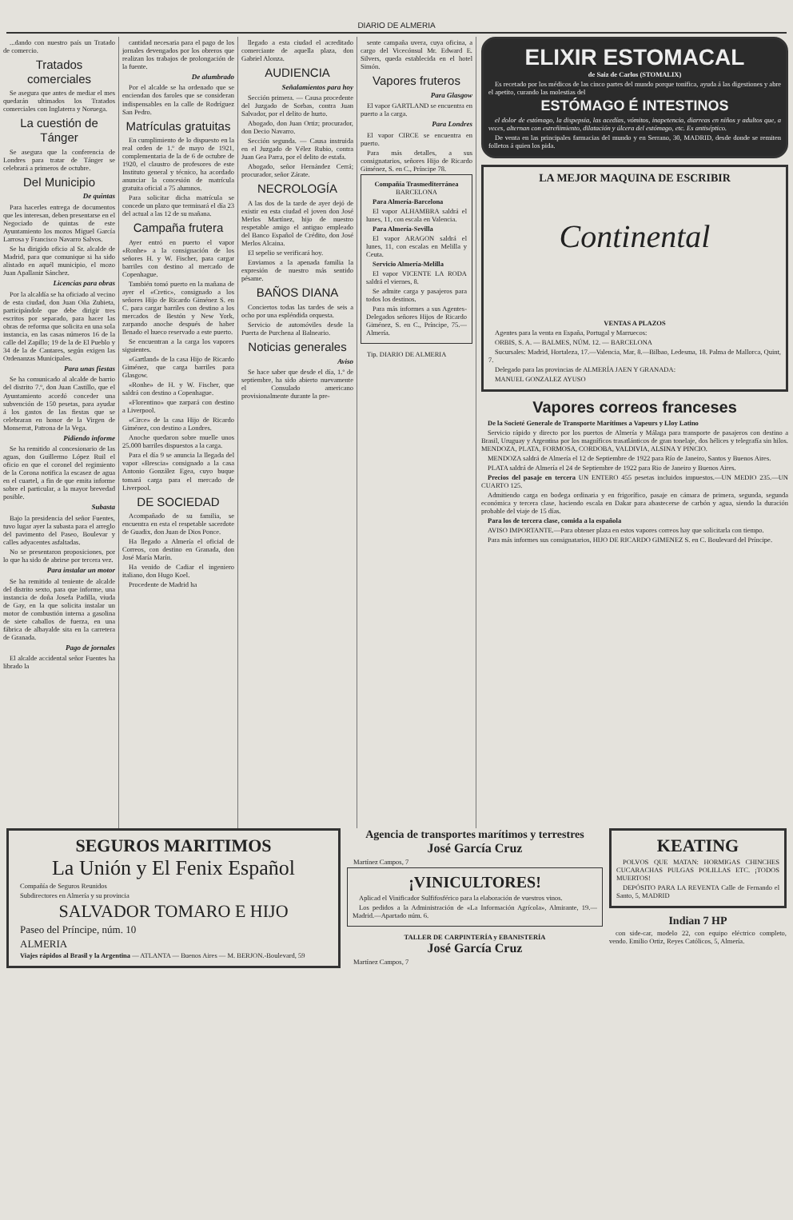DIARIO DE ALMERIA
...dando con nuestro país un Tratado de comercio.
Tratados comerciales
Se asegura que antes de mediar el mes quedarán ultimados los Tratados comerciales con Inglaterra y Noruega.
La cuestión de Tánger
Se asegura que la conferencia de Londres para tratar de Tánger se celebrará a primeros de octubre.
Del Municipio
De quintas
Para hacerles entrega de documentos que les interesan, deben presentarse en el Negociado de quintas de este Ayuntamiento los mozos Miguel García Larrosa y Francisco Navarro Salvos.
Se ha dirigido oficio al Sr. alcalde de Madrid, para que comunique si ha sido alistado en aquél municipio, el mozo Juan Apallaniz Sánchez.
Licencias para obras
Por la alcaldía se ha oficiado al vecino de esta ciudad, don Juan Oña Zubieta, participándole que debe dirigir tres escritos por separado, para hacer las obras de reforma que solicita en una sola instancia, en las casas números 16 de la calle del Zapillo; 19 de la de El Pueblo y 34 de la de Cantares, según exigen las Ordenanzas Municipales.
Para unas fiestas
Se ha comunicado al alcalde de barrio del distrito 7.º, don Juan Castillo, que el Ayuntamiento acordó conceder una subvención de 150 pesetas, para ayudar á los gastos de las fiestas que se celebraran en honor de la Virgen de Monserrat, Patrona de la Vega.
Pidiendo informe
Se ha remitido al concesionario de las aguas, don Guillermo López Ruil el oficio en que el coronel del regimiento de la Corona notifica la escasez de agua en el cuartel, a fin de que emita informe sobre el particular, a la mayor brevedad posible.
Subasta
Bajo la presidencia del señor Fuentes, tuvo lugar ayer la subasta para el arreglo del pavimento del Paseo, Boulevar y calles adyacentes asfaltadas.
No se presentaron proposiciones, por lo que ha sido de abrirse por tercera vez.
Para instalar un motor
Se ha remitido al teniente de alcalde del distrito sexto, para que informe, una instancia de doña Josefa Padilla, viuda de Gay, en la que solicita instalar un motor de combustión interna a gasolina de siete caballos de fuerza, en una fábrica de albayalde sita en la carretera de Granada.
Pago de jornales
El alcalde accidental señor Fuentes ha librado la
cantidad necesaria para el pago de los jornales devengados por los obreros que realizan los trabajos de prolongación de la fuente.
De alumbrado
Por el alcalde se ha ordenado que se enciendan dos faroles que se consideran indispensables en la calle de Rodríguez San Pedro.
Matrículas gratuitas
En cumplimiento de lo dispuesto en la real orden de 1.º de mayo de 1921, complementaria de la de 6 de octubre de 1920, el claustro de profesores de este Instituto general y técnico, ha acordado anunciar la concesión de matrícula gratuita oficial a 75 alumnos.
Para solicitar dicha matrícula se concede un plazo que terminará el día 23 del actual a las 12 de su mañana.
Campaña frutera
Ayer entró en puerto el vapor «Ronhe» a la consignación de los señores H. y W. Fischer, para cargar barriles con destino al mercado de Copenhague.
También tomó puerto en la mañana de ayer el «Cretic», consignado a los señores Hijo de Ricardo Giménez S. en C. para cargar barriles con destino a los mercados de Bestón y New York, zarpando anoche después de haber llenado el hueco reservado a este puerto.
Se encuentran a la carga los vapores siguientes.
«Gartland» de la casa Hijo de Ricardo Giménez, que carga barriles para Glasgow.
«Ronhe» de H. y W. Fischer, que saldrá con destino a Copenhague.
«Florentino» que zarpará con destino a Liverpool.
«Circe» de la casa Hijo de Ricardo Giménez, con destino a Londres.
Anoche quedaron sobre muelle unos 25.000 barriles dispuestos a la carga.
Para el día 9 se anuncia la llegada del vapor «Brescia» consignado a la casa Antonio González Egea, cuyo buque tomará carga para el mercado de Liverpool.
DE SOCIEDAD
Acompañado de su familia, se encuentra en esta el respetable sacerdote de Guadix, don Juan de Dios Ponce.
Ha llegado a Almería el oficial de Correos, con destino en Granada, don José María Marín.
Ha venido de Cadiar el ingeniero italiano, don Hugo Koel.
Procedente de Madrid ha
llegado a esta ciudad el acreditado comerciante de aquella plaza, don Gabriel Alonza.
AUDIENCIA
Señalamientos para hoy
Sección primera. — Causa procedente del Juzgado de Sorbas, contra Juan Salvador, por el delito de hurto.
Abogado, don Juan Ortiz; procurador, don Decio Navarro.
Sección segunda. — Causa instruida en el Juzgado de Vélez Rubio, contra Juan Gea Parra, por el delito de estafa.
Abogado, señor Hernández Cerrá; procurador, señor Zárate.
NECROLOGÍA
A las dos de la tarde de ayer dejó de existir en esta ciudad el joven don José Merlos Martínez, hijo de nuestro respetable amigo el antiguo empleado del Banco Español de Crédito, don José Merlos Alcaina.
El sepelio se verificará hoy.
Enviamos a la apenada familia la expresión de nuestro más sentido pésame.
BAÑOS DIANA
Conciertos todas las tardes de seis a ocho por una espléndida orquesta.
Servicio de automóviles desde la Puerta de Purchena al Balneario.
Noticias generales
Aviso
Se hace saber que desde el día, 1.º de septiembre, ha sido abierto nuevamente el Consulado americano provisionalmente durante la pre-
sente campaña uvera, cuya oficina, a cargo del Vicecónsul Mr. Edward E. Silvers, queda establecida en el hotel Simón.
Vapores fruteros
Para Glasgow
El vapor GARTLAND se encuentra en puerto a la carga.
Para Londres
El vapor CIRCE se encuentra en puerto.
Para más detalles, a sus consignatarios, señores Hijo de Ricardo Giménez, S. en C., Príncipe 78.
Compañía Trasmediterránea
BARCELONA
Para Almería-Barcelona
El vapor ALHAMBRA saldrá el lunes, 11, con escala en Valencia.
Para Almería-Sevilla
El vapor ARAGON saldrá el lunes, 11, con escalas en Melilla y Ceuta.
Servicio Almería-Melilla
El vapor VICENTE LA RODA saldrá el viernes, 8.
Se admite carga y pasajeros para todos los destinos.
Para más informes a sus Agentes-Delegados señores Hijos de Ricardo Giménez, S. en C., Príncipe, 75.—Almería.
Tip. DIARIO DE ALMERIA
ELIXIR ESTOMACAL
de Saiz de Carlos (STOMALIX)
Es recetado por los médicos de las cinco partes del mundo porque tonifica, ayuda á las digestiones y abre el apetito, curando las molestias del
ESTÓMAGO É INTESTINOS
el dolor de estómago, la dispepsia, las acedías, vómitos, inapetencia, diarreas en niños y adultos que, a veces, alternan con estreñimiento, dilatación y úlcera del estómago, etc. Es antiséptico.
De venta en las principales farmacias del mundo y en Serrano, 30, MADRID, desde donde se remiten folletos á quien los pida.
LA MEJOR MAQUINA DE ESCRIBIR
Continental
VENTAS A PLAZOS
Agentes para la venta en España, Portugal y Marruecos:
ORBIS, S. A. — BALMES, NÚM. 12. — BARCELONA
Sucursales: Madrid, Hortaleza, 17.—Valencia, Mar, 8.—Bilbao, Ledesma, 18. Palma de Mallorca, Quint, 7.
Delegado para las provincias de ALMERÍA JAEN Y GRANADA:
MANUEL GONZALEZ AYUSO
Vapores correos franceses
De la Societé Generale de Transporte Marítimes a Vapeurs y Lloy Latino
Servicio rápido y directo por los puertos de Almería y Málaga para transporte de pasajeros con destino a Brasil, Uruguay y Argentina por los magníficos trasatlánticos de gran tonelaje, dos hélices y telegrafía sin hilos. MENDOZA, PLATA, FORMOSA, CORDOBA, VALDIVIA, ALSINA Y PINCIO.
MENDOZA saldrá de Almería el 12 de Septiembre de 1922 para Río de Janeiro, Santos y Buenos Aires.
PLATA saldrá de Almería el 24 de Septiembre de 1922 para Rio de Janeiro y Buenos Aires.
Precios del pasaje en tercera UN ENTERO 455 pesetas incluidos impuestos.—UN MEDIO 235.—UN CUARTO 125.
Admitiendo carga en bodega ordinaria y en frigorífico, pasaje en cámara de primera, segunda, segunda económica y tercera clase, haciendo escala en Dakar para abastecerse de carbón y agua, siendo la duración probable del viaje de 15 días.
Para los de tercera clase, comida a la española
AVISO IMPORTANTE.—Para obtener plaza en estos vapores correos hay que solicitarla con tiempo.
Para más informes sus consignatarios, HIJO DE RICARDO GIMENEZ S. en C. Boulevard del Príncipe.
SEGUROS MARITIMOS
La Unión y El Fenix Español
Compañía de Seguros Reunidos
Subdirectores en Almería y su provincia
SALVADOR TOMARO E HIJO
Paseo del Príncipe, núm. 10
ALMERIA
Viajes rápidos al Brasil y la Argentina — ATLANTA — Buenos Aires — M. BERJON.-Boulevard, 59
Agencia de transportes marítimos y terrestres
José García Cruz
Martínez Campos, 7
¡VINICULTORES!
Aplicad el Vinificador Sulfifosférico para la elaboración de vuestros vinos.
Los pedidos a la Administración de «La Información Agrícola», Almirante, 19.—Madrid.—Apartado núm. 6.
TALLER DE CARPINTERÍA y EBANISTERÍA
José García Cruz
Martínez Campos, 7
KEATING
POLVOS QUE MATAN: HORMIGAS CHINCHES CUCARACHAS PULGAS POLILLAS ETC. ¡TODOS MUERTOS!
DEPÓSITO PARA LA REVENTA Calle de Fernando el Santo, 5, MADRID
Indian 7 HP
con side-car, modelo 22, con equipo eléctrico completo, vendo. Emilio Ortiz, Reyes Católicos, 5, Almería.